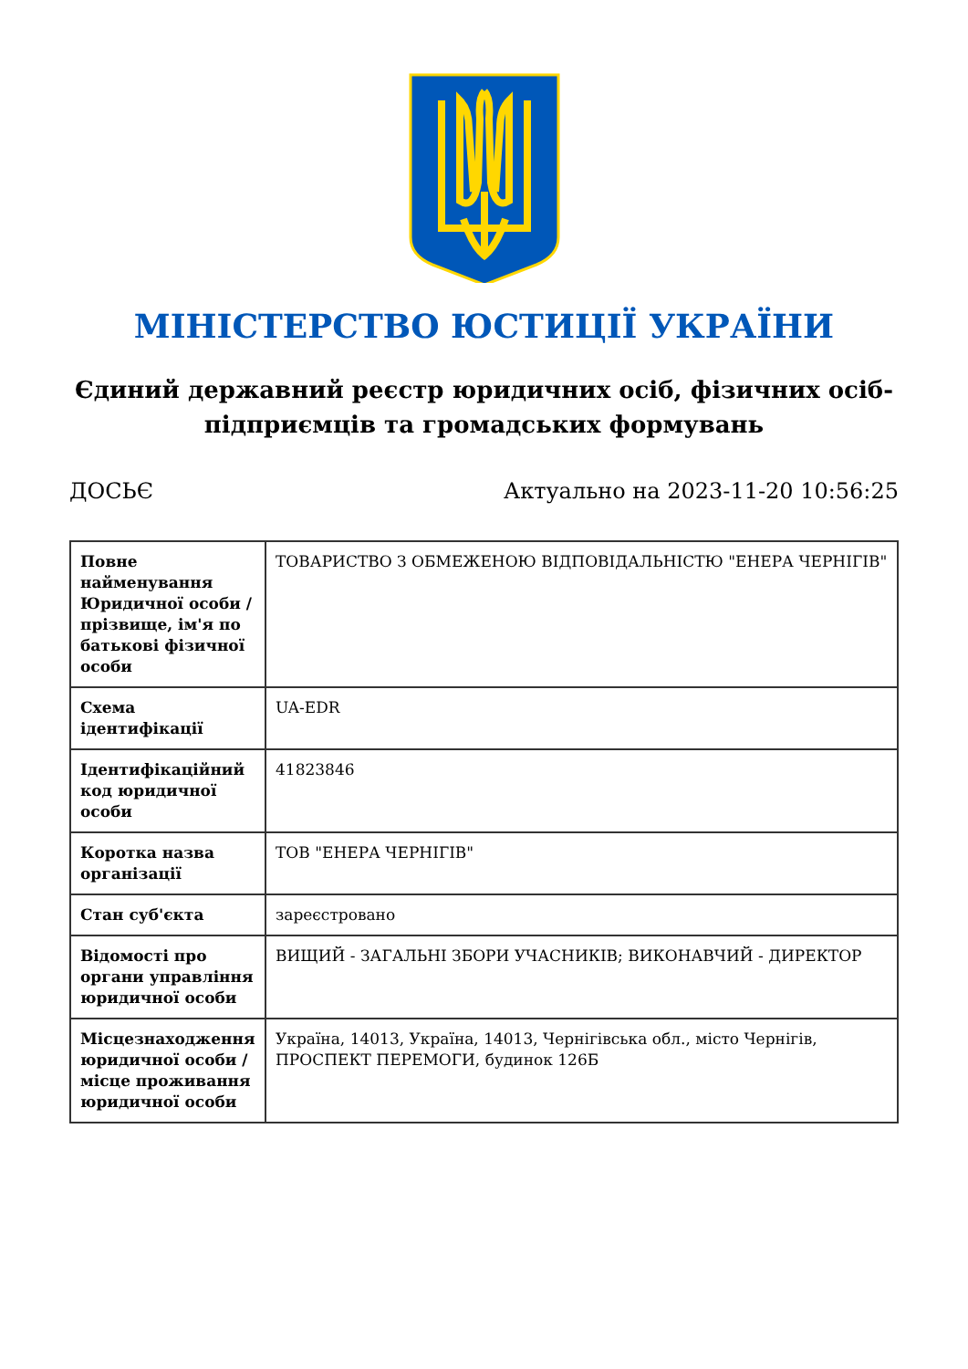МІНІСТЕРСТВО ЮСТИЦІЇ УКРАЇНИ
Єдиний державний реєстр юридичних осіб, фізичних осіб-підприємців та громадських формувань
ДОСЬЄ Актуально на 2023-11-20 10:56:25
| Повне найменування Юридичної особи / прізвище, ім'я по батькові фізичної особи | ТОВАРИСТВО З ОБМЕЖЕНОЮ ВІДПОВІДАЛЬНІСТЮ "ЕНЕРА ЧЕРНІГІВ" |
| Схема ідентифікації | UA-EDR |
| Ідентифікаційний код юридичної особи | 41823846 |
| Коротка назва організації | ТОВ "ЕНЕРА ЧЕРНІГІВ" |
| Стан суб'єкта | зареєстровано |
| Відомості про органи управління юридичної особи | ВИЩИЙ - ЗАГАЛЬНІ ЗБОРИ УЧАСНИКІВ; ВИКОНАВЧИЙ - ДИРЕКТОР |
| Місцезнаходження юридичної особи / місце проживання юридичної особи | Україна, 14013, Україна, 14013, Чернігівська обл., місто Чернігів, ПРОСПЕКТ ПЕРЕМОГИ, будинок 126Б |